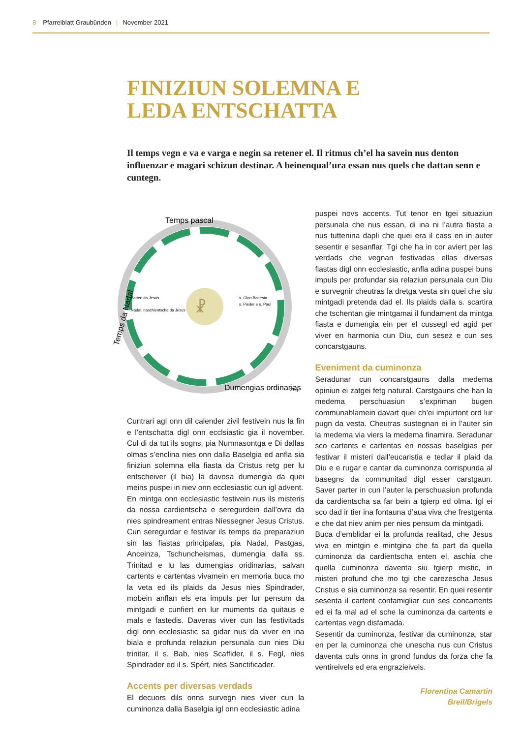8 Pfarreiblatt Graubünden | November 2021
FINIZIUN SOLEMNA E
LEDA ENTSCHATTA
Il temps vegn e va e varga e negin sa retener el. Il ritmus ch’el ha savein nus denton influenzar e magari schizun destinar. A beinenqual’ura essan nus quels che dattan senn e cuntegn.
☧
Temps pascal
Temps da Nadal
Dumengias ordinarias
Batten da Jesus
Nadal, naschientscha da Jesus
s. Gion Battesta
s. Pieder e s. Paul
zVg.
Cuntrari agl onn dil calender zivil festivein nus la fin e l’entschatta digl onn ecclsiastic gia il november. Cul di da tut ils sogns, pia Numnasontga e Di dallas olmas s’enclina nies onn dalla Baselgia ed anfla sia finiziun solemna ella fiasta da Cristus retg per lu entscheiver (il bia) la davosa dumengia da quei meins puspei in niev onn ecclesiastic cun igl advent.
En mintga onn ecclesiastic festivein nus ils misteris da nossa cardientscha e seregurdein dall’ovra da nies spindreament entras Niessegner Jesus Cristus. Cun seregurdar e festivar ils temps da preparaziun sin las fiastas principalas, pia Nadal, Pastgas, Anceinza, Tschuncheismas, dumengia dalla ss. Trinitad e lu las dumengias oridinarias, salvan cartents e cartentas vivamein en memoria buca mo la veta ed ils plaids da Jesus nies Spindrader, mobein anflan els era impuls per lur pensum da mintgadi e cunfiert en lur muments da quitaus e mals e fastedis. Daveras viver cun las festivitads digl onn ecclesiastic sa gidar nus da viver en ina biala e profunda relaziun persunala cun nies Diu trinitar, il s. Bab, nies Scaffider, il s. Fegl, nies Spindrader ed il s. Spért, nies Sanctificader.
Accents per diversas verdads
El decuors dils onns survegn nies viver cun la cuminonza dalla Baselgia igl onn ecclesiastic adina
puspei novs accents. Tut tenor en tgei situaziun persunala che nus essan, di ina ni l’autra fiasta a nus tuttenina dapli che quei era il cass en in auter sesentir e sesanflar. Tgi che ha in cor aviert per las verdads che vegnan festivadas ellas diversas fiastas digl onn ecclesiastic, anfla adina puspei buns impuls per profundar sia relaziun persunala cun Diu e survegnir cheutras la dretga vesta sin quei che siu mintgadi pretenda dad el. Ils plaids dalla s. scartira che tschentan gie mintgamai il fundament da mintga fiasta e dumengia ein per el cussegl ed agid per viver en harmonia cun Diu, cun sesez e cun ses concarstgauns.
Eveniment da cuminonza
Seradunar cun concarstgauns dalla medema opiniun ei zatgei fetg natural. Carstgauns che han la medema perschuasiun s’expriman bugen communablamein davart quei ch’ei impurtont ord lur pugn da vesta. Cheutras sustegnan ei in l’auter sin la medema via viers la medema finamira. Seradunar sco cartents e cartentas en nossas baselgias per festivar il misteri dall’eucaristia e tedlar il plaid da Diu e e rugar e cantar da cuminonza corrispunda al basegns da communitad digl esser carstgaun. Saver parter in cun l’auter la perschuasiun profunda da cardientscha sa far bein a tgierp ed olma. Igl ei sco dad ir tier ina fontauna d’aua viva che frestgenta e che dat niev anim per nies pensum da mintgadi.
Buca d’emblidar ei la profunda realitad, che Jesus viva en mintgin e mintgina che fa part da quella cuminonza da cardientscha enten el, aschia che quella cuminonza daventa siu tgierp mistic, in misteri profund che mo tgi che carezescha Jesus Cristus e sia cuminonza sa resentir. En quei resentir sesenta il cartent confamigliar cun ses concartents ed ei fa mal ad el sche la cuminonza da cartents e cartentas vegn disfamada.
Sesentir da cuminonza, festivar da cuminonza, star en per la cuminonza che unescha nus cun Cristus daventa culs onns in grond fundus da forza che fa ventireivels ed era engrazieivels.
Florentina Camartin
Breil/Brigels